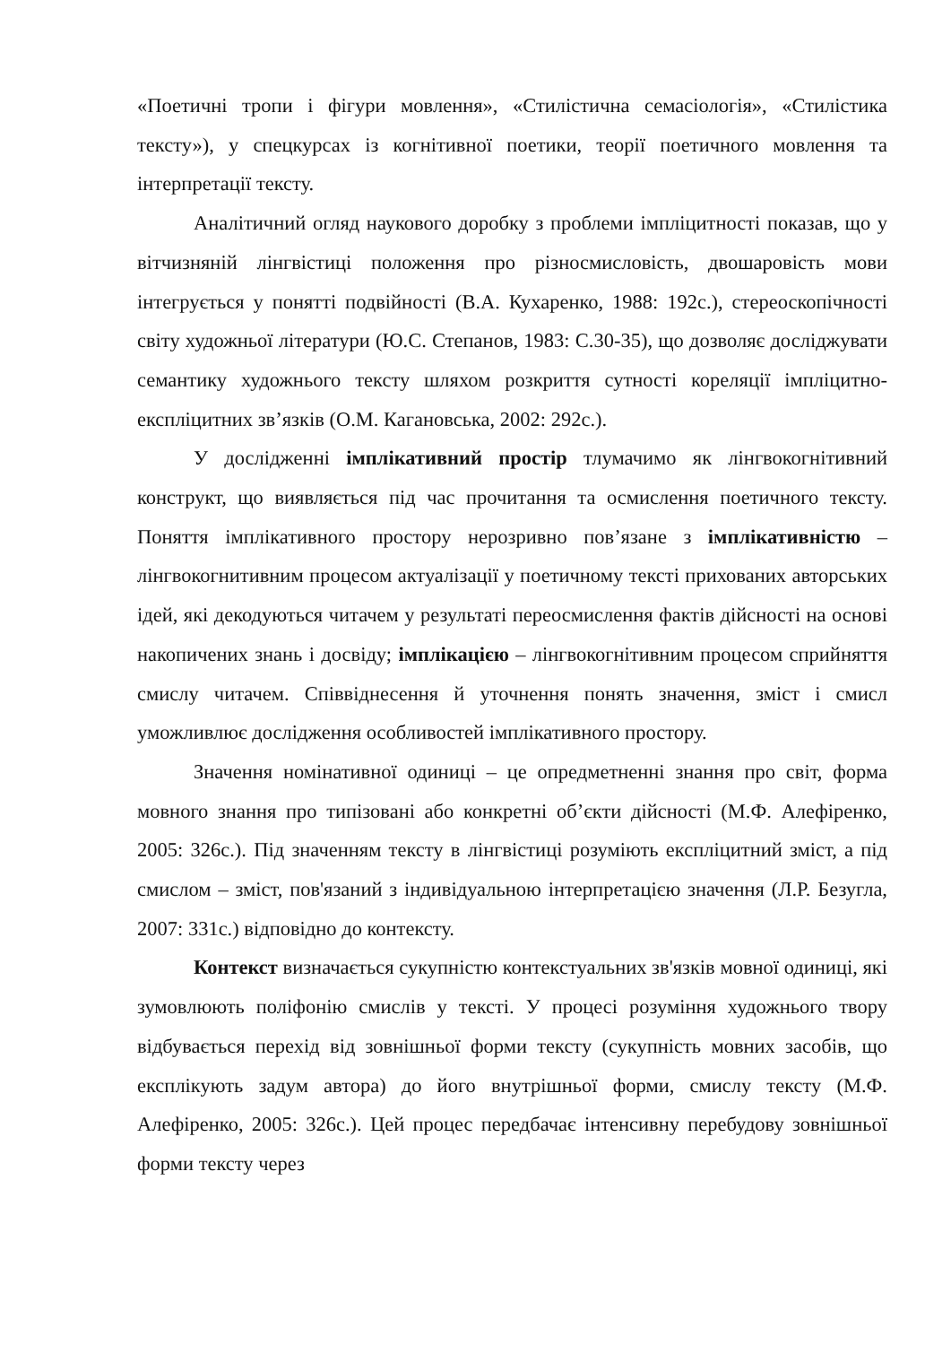«Поетичні тропи і фігури мовлення», «Стилістична семасіологія», «Стилістика тексту»), у спецкурсах із когнітивної поетики, теорії поетичного мовлення та інтерпретації тексту.
Аналітичний огляд наукового доробку з проблеми імпліцитності показав, що у вітчизняній лінгвістиці положення про різносмисловість, двошаровість мови інтегрується у понятті подвійності (В.А. Кухаренко, 1988: 192с.), стереоскопічності світу художньої літератури (Ю.С. Степанов, 1983: С.30-35), що дозволяє досліджувати семантику художнього тексту шляхом розкриття сутності кореляції імпліцитно-експліцитних зв’язків (О.М. Кагановська, 2002: 292с.).
У дослідженні імплікативний простір тлумачимо як лінгвокогнітивний конструкт, що виявляється під час прочитання та осмислення поетичного тексту. Поняття імплікативного простору нерозривно пов’язане з імплікативністю – лінгвокогнитивним процесом актуалізації у поетичному тексті прихованих авторських ідей, які декодуються читачем у результаті переосмислення фактів дійсності на основі накопичених знань і досвіду; імплікацією – лінгвокогнітивним процесом сприйняття смислу читачем. Співвіднесення й уточнення понять значення, зміст і смисл уможливлює дослідження особливостей імплікативного простору.
Значення номінативної одиниці – це опредметненні знання про світ, форма мовного знання про типізовані або конкретні об’єкти дійсності (М.Ф. Алефіренко, 2005: 326с.). Під значенням тексту в лінгвістиці розуміють експліцитний зміст, а під смислом – зміст, пов'язаний з індивідуальною інтерпретацією значення (Л.Р. Безугла, 2007: 331с.) відповідно до контексту.
Контекст визначається сукупністю контекстуальних зв'язків мовної одиниці, які зумовлюють поліфонію смислів у тексті. У процесі розуміння художнього твору відбувається перехід від зовнішньої форми тексту (сукупність мовних засобів, що експлікують задум автора) до його внутрішньої форми, смислу тексту (М.Ф. Алефіренко, 2005: 326с.). Цей процес передбачає інтенсивну перебудову зовнішньої форми тексту через